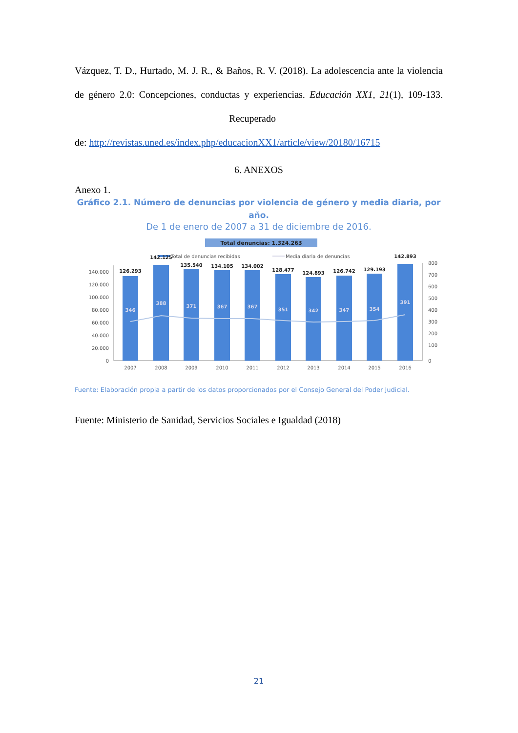Vázquez, T. D., Hurtado, M. J. R., & Baños, R. V. (2018). La adolescencia ante la violencia de género 2.0: Concepciones, conductas y experiencias. Educación XX1, 21(1), 109-133. Recuperado de: http://revistas.uned.es/index.php/educacionXX1/article/view/20180/16715
6. ANEXOS
Anexo 1.
Gráfico 2.1. Número de denuncias por violencia de género y media diaria, por año.
De 1 de enero de 2007 a 31 de diciembre de 2016.
Total denuncias: 1.324.263
Total de denuncias recibidas
Media diaria de denuncias
140.000
120.000
100.000
80.000
60.000
40.000
20.000
0
800
700
600
500
400
300
200
100
0
126.293
142.125
135.540
134.105
134.002
128.477
124.893
126.742
129.193
142.893
346
388
371
367
367
351
342
347
354
391
2007
2008
2009
2010
2011
2012
2013
2014
2015
2016
Fuente: Elaboración propia a partir de los datos proporcionados por el Consejo General del Poder Judicial.
Fuente: Ministerio de Sanidad, Servicios Sociales e Igualdad (2018)
21